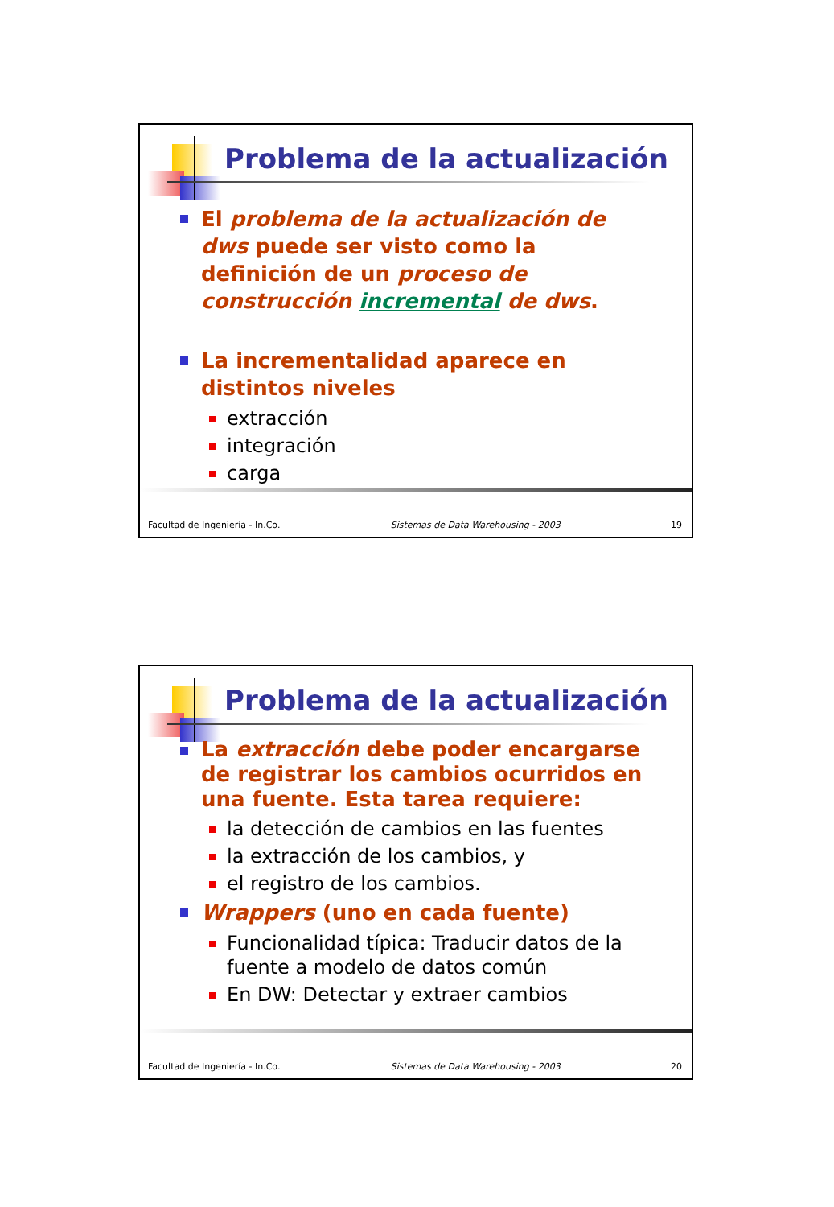Problema de la actualización
El problema de la actualización de dws puede ser visto como la definición de un proceso de construcción incremental de dws.
La incrementalidad aparece en distintos niveles
extracción
integración
carga
Facultad de Ingeniería - In.Co. Sistemas de Data Warehousing - 2003 19
Problema de la actualización
La extracción debe poder encargarse de registrar los cambios ocurridos en una fuente. Esta tarea requiere:
la detección de cambios en las fuentes
la extracción de los cambios, y
el registro de los cambios.
Wrappers (uno en cada fuente)
Funcionalidad típica: Traducir datos de la fuente a modelo de datos común
En DW: Detectar y extraer cambios
Facultad de Ingeniería - In.Co. Sistemas de Data Warehousing - 2003 20